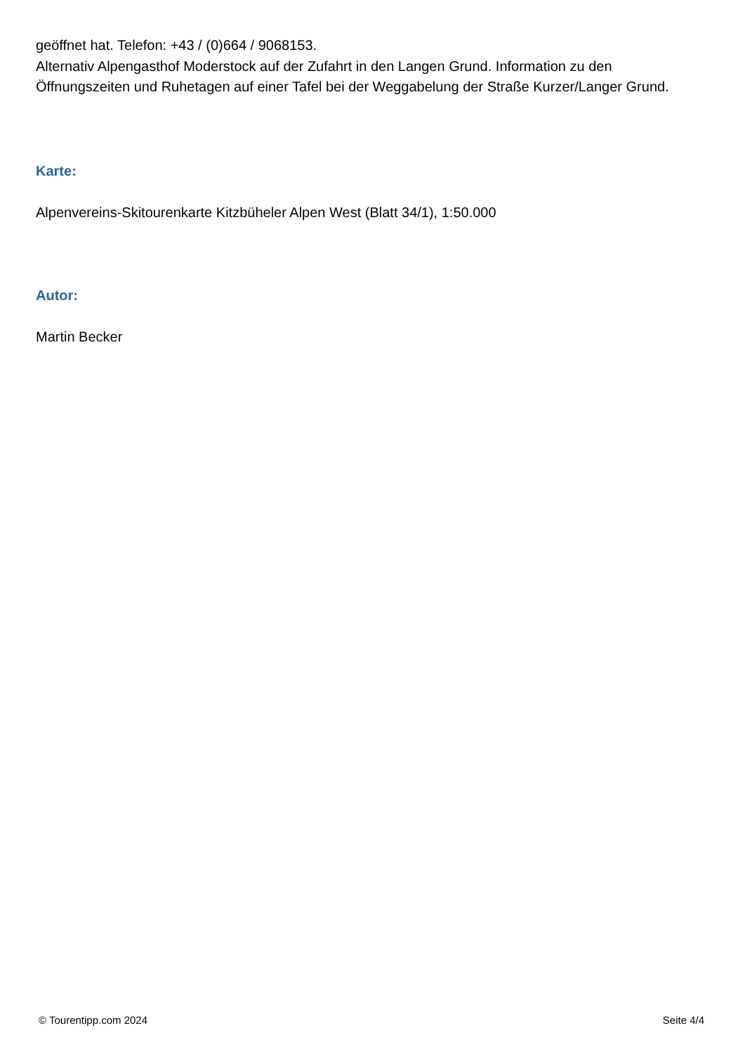geöffnet hat. Telefon: +43 / (0)664 / 9068153.
Alternativ Alpengasthof Moderstock auf der Zufahrt in den Langen Grund. Information zu den Öffnungszeiten und Ruhetagen auf einer Tafel bei der Weggabelung der Straße Kurzer/Langer Grund.
Karte:
Alpenvereins-Skitourenkarte Kitzbüheler Alpen West (Blatt 34/1), 1:50.000
Autor:
Martin Becker
© Tourentipp.com 2024 Seite 4/4